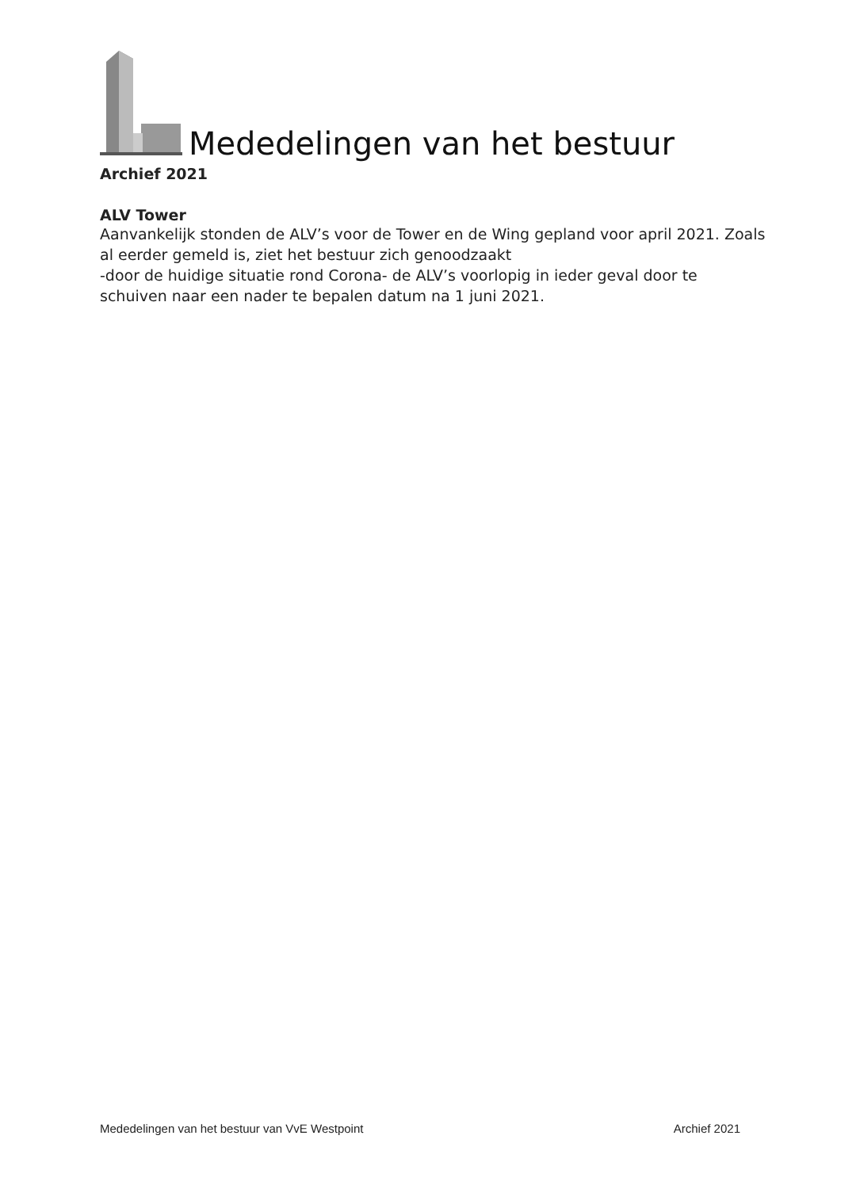Mededelingen van het bestuur
Archief 2021
ALV Tower
Aanvankelijk stonden de ALV’s voor de Tower en de Wing gepland voor april 2021. Zoals al eerder gemeld is, ziet het bestuur zich genoodzaakt
-door de huidige situatie rond Corona- de ALV’s voorlopig in ieder geval door te schuiven naar een nader te bepalen datum na 1 juni 2021.
Mededelingen van het bestuur van VvE Westpoint Archief 2021